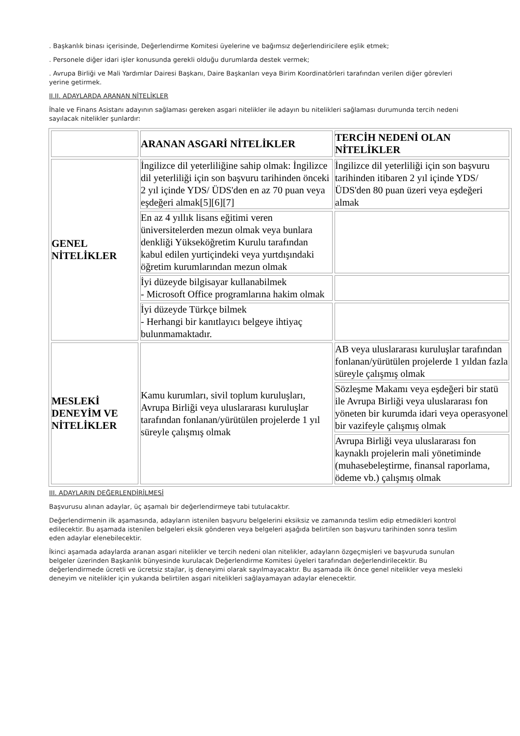. Başkanlık binası içerisinde, Değerlendirme Komitesi üyelerine ve bağımsız değerlendiricilere eşlik etmek;
. Personele diğer idari işler konusunda gerekli olduğu durumlarda destek vermek;
. Avrupa Birliği ve Mali Yardımlar Dairesi Başkanı, Daire Başkanları veya Birim Koordinatörleri tarafından verilen diğer görevleri yerine getirmek.
II.II. ADAYLARDA ARANAN NİTELİKLER
İhale ve Finans Asistanı adayının sağlaması gereken asgari nitelikler ile adayın bu nitelikleri sağlaması durumunda tercih nedeni sayılacak nitelikler şunlardır:
| | ARANAN ASGARİ NİTELİKLER | TERCİH NEDENİ OLAN NİTELİKLER |
| GENEL NİTELİKLER | İngilizce dil yeterliliğine sahip olmak: İngilizce dil yeterliliği için son başvuru tarihinden önceki 2 yıl içinde YDS/ ÜDS'den en az 70 puan veya eşdeğeri almak[5][6][7] | İngilizce dil yeterliliği için son başvuru tarihinden itibaren 2 yıl içinde YDS/ ÜDS'den 80 puan üzeri veya eşdeğeri almak |
| | En az 4 yıllık lisans eğitimi veren üniversitelerden mezun olmak veya bunlara denkliği Yükseköğretim Kurulu tarafından kabul edilen yurtiçindeki veya yurtdışındaki öğretim kurumlarından mezun olmak | |
| | İyi düzeyde bilgisayar kullanabilmek - Microsoft Office programlarına hakim olmak | |
| | İyi düzeyde Türkçe bilmek - Herhangi bir kanıtlayıcı belgeye ihtiyaç bulunmamaktadır. | |
| MESLEKİ DENEYİM VE NİTELİKLER | Kamu kurumları, sivil toplum kuruluşları, Avrupa Birliği veya uluslararası kuruluşlar tarafından fonlanan/yürütülen projelerde 1 yıl süreyle çalışmış olmak | AB veya uluslararası kuruluşlar tarafından fonlanan/yürütülen projelerde 1 yıldan fazla süreyle çalışmış olmak |
| | | Sözleşme Makamı veya eşdeğeri bir statü ile Avrupa Birliği veya uluslararası fon yöneten bir kurumda idari veya operasyonel bir vazifeyle çalışmış olmak |
| | | Avrupa Birliği veya uluslararası fon kaynaklı projelerin mali yönetiminde (muhasebeleştirme, finansal raporlama, ödeme vb.) çalışmış olmak |
III. ADAYLARIN DEĞERLENDİRİLMESİ
Başvurusu alınan adaylar, üç aşamalı bir değerlendirmeye tabi tutulacaktır.
Değerlendirmenin ilk aşamasında, adayların istenilen başvuru belgelerini eksiksiz ve zamanında teslim edip etmedikleri kontrol edilecektir. Bu aşamada istenilen belgeleri eksik gönderen veya belgeleri aşağıda belirtilen son başvuru tarihinden sonra teslim eden adaylar elenebilecektir.
İkinci aşamada adaylarda aranan asgari nitelikler ve tercih nedeni olan nitelikler, adayların özgeçmişleri ve başvuruda sunulan belgeler üzerinden Başkanlık bünyesinde kurulacak Değerlendirme Komitesi üyeleri tarafından değerlendirilecektir. Bu değerlendirmede ücretli ve ücretsiz stajlar, iş deneyimi olarak sayılmayacaktır. Bu aşamada ilk önce genel nitelikler veya mesleki deneyim ve nitelikler için yukarıda belirtilen asgari nitelikleri sağlayamayan adaylar elenecektir.